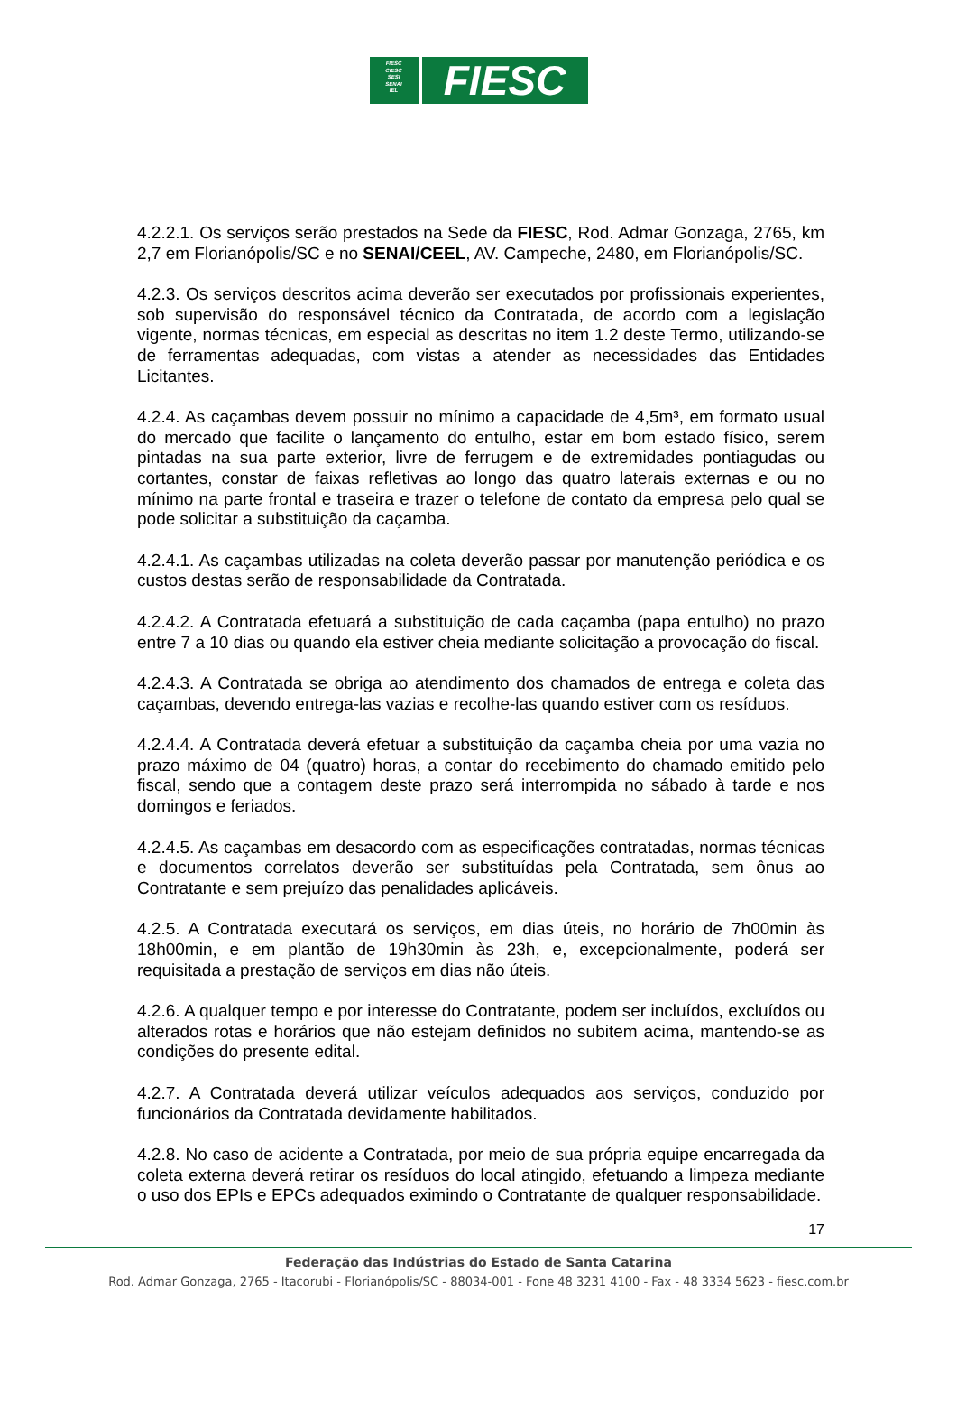FIESC
CIESC
SESI
SENAI
IEL
FIESC
4.2.2.1. Os serviços serão prestados na Sede da FIESC, Rod. Admar Gonzaga, 2765, km 2,7 em Florianópolis/SC e no SENAI/CEEL, AV. Campeche, 2480, em Florianópolis/SC.
4.2.3. Os serviços descritos acima deverão ser executados por profissionais experientes, sob supervisão do responsável técnico da Contratada, de acordo com a legislação vigente, normas técnicas, em especial as descritas no item 1.2 deste Termo, utilizando-se de ferramentas adequadas, com vistas a atender as necessidades das Entidades Licitantes.
4.2.4. As caçambas devem possuir no mínimo a capacidade de 4,5m³, em formato usual do mercado que facilite o lançamento do entulho, estar em bom estado físico, serem pintadas na sua parte exterior, livre de ferrugem e de extremidades pontiagudas ou cortantes, constar de faixas refletivas ao longo das quatro laterais externas e ou no mínimo na parte frontal e traseira e trazer o telefone de contato da empresa pelo qual se pode solicitar a substituição da caçamba.
4.2.4.1. As caçambas utilizadas na coleta deverão passar por manutenção periódica e os custos destas serão de responsabilidade da Contratada.
4.2.4.2. A Contratada efetuará a substituição de cada caçamba (papa entulho) no prazo entre 7 a 10 dias ou quando ela estiver cheia mediante solicitação a provocação do fiscal.
4.2.4.3. A Contratada se obriga ao atendimento dos chamados de entrega e coleta das caçambas, devendo entrega-las vazias e recolhe-las quando estiver com os resíduos.
4.2.4.4. A Contratada deverá efetuar a substituição da caçamba cheia por uma vazia no prazo máximo de 04 (quatro) horas, a contar do recebimento do chamado emitido pelo fiscal, sendo que a contagem deste prazo será interrompida no sábado à tarde e nos domingos e feriados.
4.2.4.5. As caçambas em desacordo com as especificações contratadas, normas técnicas e documentos correlatos deverão ser substituídas pela Contratada, sem ônus ao Contratante e sem prejuízo das penalidades aplicáveis.
4.2.5. A Contratada executará os serviços, em dias úteis, no horário de 7h00min às 18h00min, e em plantão de 19h30min às 23h, e, excepcionalmente, poderá ser requisitada a prestação de serviços em dias não úteis.
4.2.6. A qualquer tempo e por interesse do Contratante, podem ser incluídos, excluídos ou alterados rotas e horários que não estejam definidos no subitem acima, mantendo-se as condições do presente edital.
4.2.7. A Contratada deverá utilizar veículos adequados aos serviços, conduzido por funcionários da Contratada devidamente habilitados.
4.2.8. No caso de acidente a Contratada, por meio de sua própria equipe encarregada da coleta externa deverá retirar os resíduos do local atingido, efetuando a limpeza mediante o uso dos EPIs e EPCs adequados eximindo o Contratante de qualquer responsabilidade.
17
Federação das Indústrias do Estado de Santa Catarina
Rod. Admar Gonzaga, 2765 - Itacorubi - Florianópolis/SC - 88034-001 - Fone 48 3231 4100 - Fax - 48 3334 5623 - fiesc.com.br